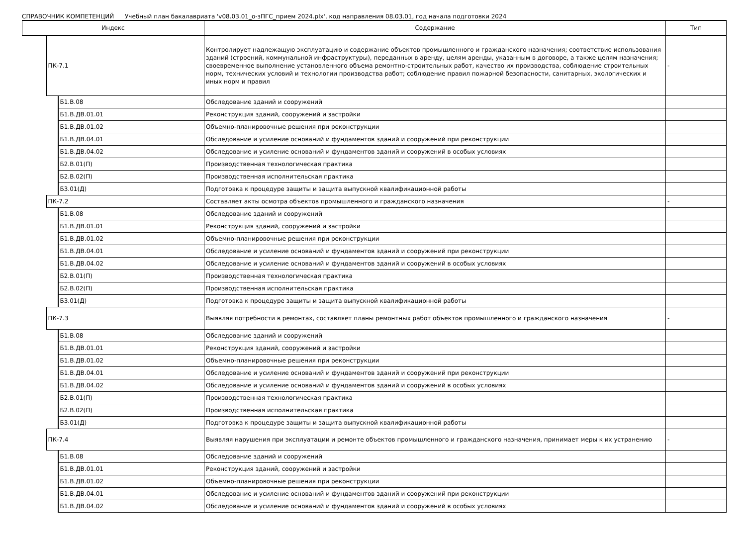СПРАВОЧНИК КОМПЕТЕНЦИЙ Учебный план бакалавриата 'v08.03.01_о-зПГС_прием 2024.plx', код направления 08.03.01, год начала подготовки 2024
| Индекс | | | Содержание | Тип |
| --- | --- | --- | --- | --- |
| | ПК-7.1 | | Контролирует надлежащую эксплуатацию и содержание объектов промышленного и гражданского назначения; соответствие использования зданий (строений, коммунальной инфраструктуры), переданных в аренду, целям аренды, указанным в договоре, а также целям назначения; своевременное выполнение установленного объема ремонтно-строительных работ, качество их производства, соблюдение строительных норм, технических условий и технологии производства работ; соблюдение правил пожарной безопасности, санитарных, экологических и иных норм и правил | - |
| | | Б1.В.08 | Обследование зданий и сооружений | |
| | | Б1.В.ДВ.01.01 | Реконструкция зданий, сооружений и застройки | |
| | | Б1.В.ДВ.01.02 | Объемно-планировочные решения при реконструкции | |
| | | Б1.В.ДВ.04.01 | Обследование и усиление оснований и фундаментов зданий и сооружений при реконструкции | |
| | | Б1.В.ДВ.04.02 | Обследование и усиление оснований и фундаментов зданий и сооружений в особых условиях | |
| | | Б2.В.01(П) | Производственная технологическая практика | |
| | | Б2.В.02(П) | Производственная исполнительская практика | |
| | | Б3.01(Д) | Подготовка к процедуре защиты и защита выпускной квалификационной работы | |
| | ПК-7.2 | | Составляет акты осмотра объектов промышленного и гражданского назначения | - |
| | | Б1.В.08 | Обследование зданий и сооружений | |
| | | Б1.В.ДВ.01.01 | Реконструкция зданий, сооружений и застройки | |
| | | Б1.В.ДВ.01.02 | Объемно-планировочные решения при реконструкции | |
| | | Б1.В.ДВ.04.01 | Обследование и усиление оснований и фундаментов зданий и сооружений при реконструкции | |
| | | Б1.В.ДВ.04.02 | Обследование и усиление оснований и фундаментов зданий и сооружений в особых условиях | |
| | | Б2.В.01(П) | Производственная технологическая практика | |
| | | Б2.В.02(П) | Производственная исполнительская практика | |
| | | Б3.01(Д) | Подготовка к процедуре защиты и защита выпускной квалификационной работы | |
| | ПК-7.3 | | Выявляя потребности в ремонтах, составляет планы ремонтных работ объектов промышленного и гражданского назначения | - |
| | | Б1.В.08 | Обследование зданий и сооружений | |
| | | Б1.В.ДВ.01.01 | Реконструкция зданий, сооружений и застройки | |
| | | Б1.В.ДВ.01.02 | Объемно-планировочные решения при реконструкции | |
| | | Б1.В.ДВ.04.01 | Обследование и усиление оснований и фундаментов зданий и сооружений при реконструкции | |
| | | Б1.В.ДВ.04.02 | Обследование и усиление оснований и фундаментов зданий и сооружений в особых условиях | |
| | | Б2.В.01(П) | Производственная технологическая практика | |
| | | Б2.В.02(П) | Производственная исполнительская практика | |
| | | Б3.01(Д) | Подготовка к процедуре защиты и защита выпускной квалификационной работы | |
| | ПК-7.4 | | Выявляя нарушения при эксплуатации и ремонте объектов промышленного и гражданского назначения, принимает меры к их устранению | - |
| | | Б1.В.08 | Обследование зданий и сооружений | |
| | | Б1.В.ДВ.01.01 | Реконструкция зданий, сооружений и застройки | |
| | | Б1.В.ДВ.01.02 | Объемно-планировочные решения при реконструкции | |
| | | Б1.В.ДВ.04.01 | Обследование и усиление оснований и фундаментов зданий и сооружений при реконструкции | |
| | | Б1.В.ДВ.04.02 | Обследование и усиление оснований и фундаментов зданий и сооружений в особых условиях | |